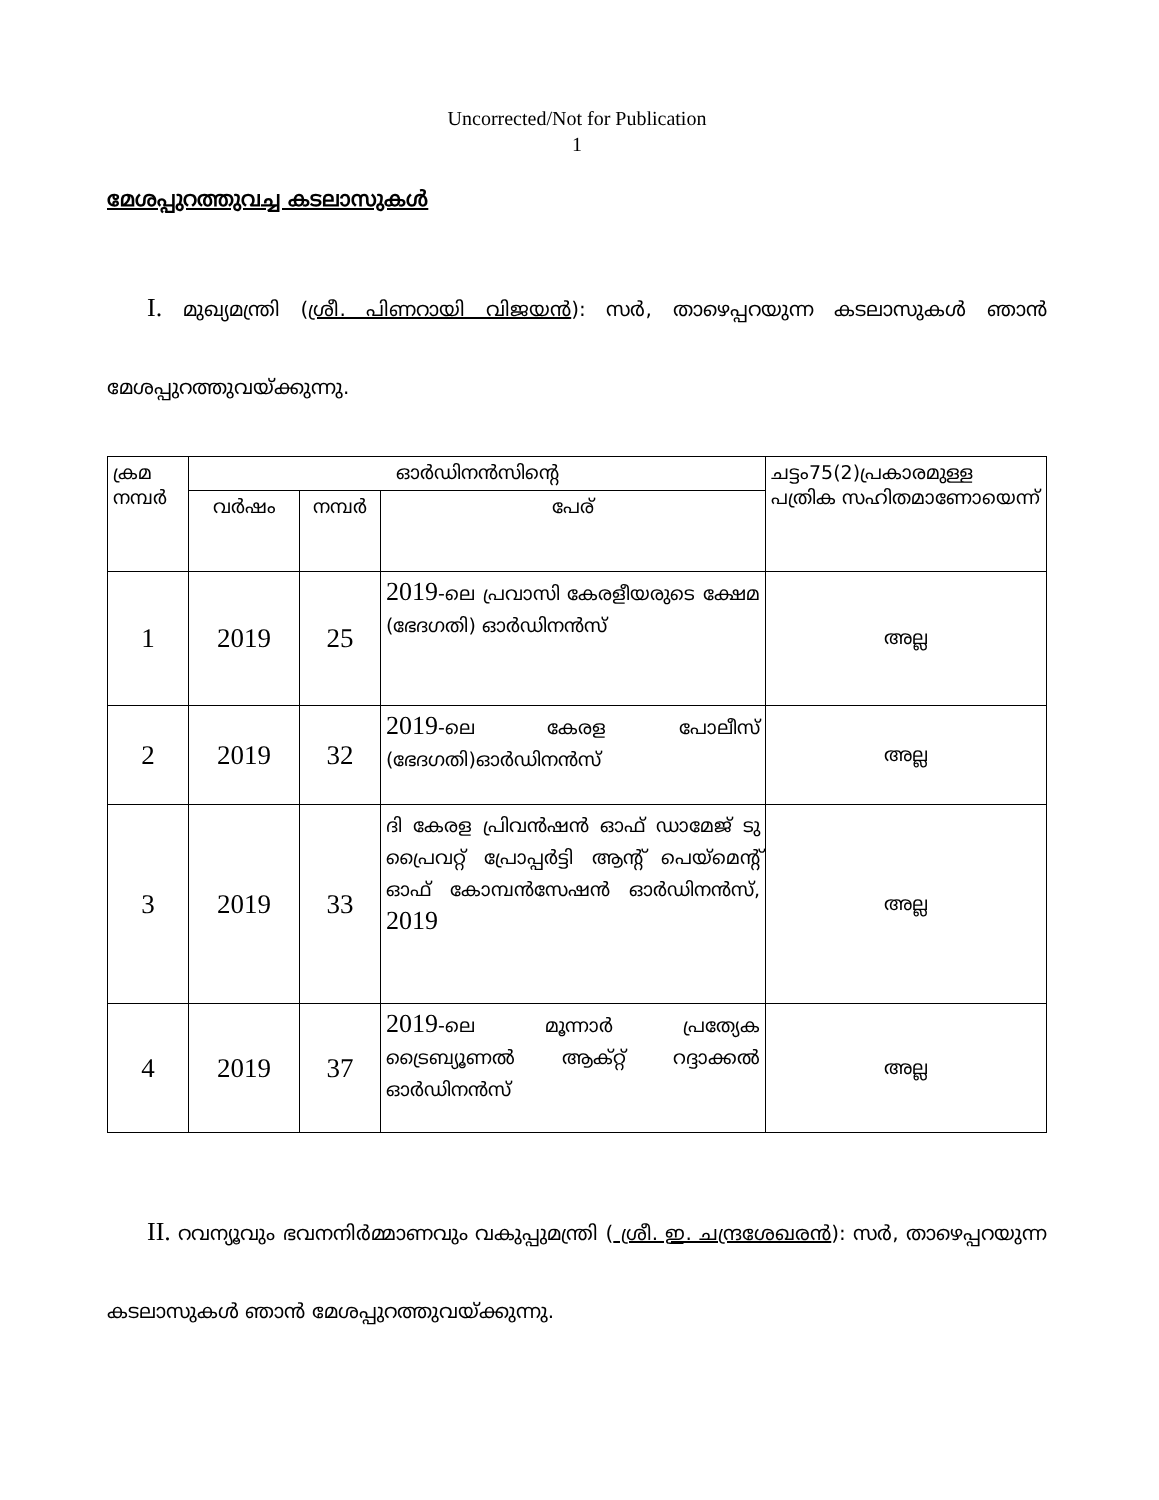Uncorrected/Not for Publication
1
മേശപ്പുറത്തുവച്ച കടലാസുകൾ
  I. മുഖ്യമന്ത്രി (ശ്രീ. പിണറായി വിജയൻ): സർ, താഴെപ്പറയുന്ന കടലാസുകൾ ഞാൻ മേശപ്പുറത്തുവയ്ക്കുന്നു.
| ക്രമ നമ്പർ | ഓർഡിനൻസിന്റെ | | | ചട്ടം75(2)പ്രകാരമുള്ള പത്രിക സഹിതമാണോയെന്ന് |
| --- | --- | --- | --- | --- |
| | വർഷം | നമ്പർ | പേര് | |
| 1 | 2019 | 25 | 2019 -ലെ പ്രവാസി കേരളീയരുടെ ക്ഷേമ (ഭേദഗതി) ഓർഡിനൻസ് | അല്ല |
| 2 | 2019 | 32 | 2019 -ലെ കേരള പോലീസ് (ഭേദഗതി)ഓർഡിനൻസ് | അല്ല |
| 3 | 2019 | 33 | ദി കേരള പ്രിവൻഷൻ ഓഫ് ഡാമേജ് ടു പ്രൈവറ്റ് പ്രോപ്പർട്ടി ആന്റ് പെയ്മെന്റ് ഓഫ് കോമ്പൻസേഷൻ ഓർഡിനൻസ്, 2019 | അല്ല |
| 4 | 2019 | 37 | 2019 -ലെ മൂന്നാർ പ്രത്യേക ട്രൈബ്യൂണൽ ആക്റ്റ് റദ്ദാക്കൽ ഓർഡിനൻസ് | അല്ല |
  II. റവന്യൂവും ഭവനനിർമ്മാണവും വകുപ്പുമന്ത്രി ( ശ്രീ. ഇ. ചന്ദ്രശേഖരൻ): സർ, താഴെപ്പറയുന്ന കടലാസുകൾ ഞാൻ മേശപ്പുറത്തുവയ്ക്കുന്നു.